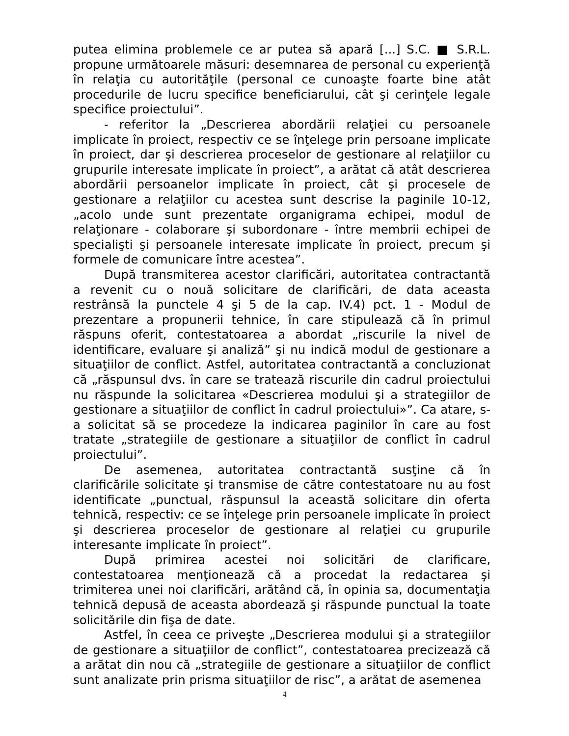putea elimina problemele ce ar putea să apară [...] S.C. ■ S.R.L. propune următoarele măsuri: desemnarea de personal cu experienţă în relaţia cu autorităţile (personal ce cunoaşte foarte bine atât procedurile de lucru specifice beneficiarului, cât şi cerinţele legale specifice proiectului”.
- referitor la „Descrierea abordării relaţiei cu persoanele implicate în proiect, respectiv ce se înţelege prin persoane implicate în proiect, dar şi descrierea proceselor de gestionare al relaţiilor cu grupurile interesate implicate în proiect”, a arătat că atât descrierea abordării persoanelor implicate în proiect, cât şi procesele de gestionare a relaţiilor cu acestea sunt descrise la paginile 10-12, „acolo unde sunt prezentate organigrama echipei, modul de relaţionare - colaborare şi subordonare - între membrii echipei de specialişti şi persoanele interesate implicate în proiect, precum şi formele de comunicare între acestea”.
După transmiterea acestor clarificări, autoritatea contractantă a revenit cu o nouă solicitare de clarificări, de data aceasta restrânsă la punctele 4 şi 5 de la cap. IV.4) pct. 1 - Modul de prezentare a propunerii tehnice, în care stipulează că în primul răspuns oferit, contestatoarea a abordat „riscurile la nivel de identificare, evaluare şi analiză” şi nu indică modul de gestionare a situaţiilor de conflict. Astfel, autoritatea contractantă a concluzionat că „răspunsul dvs. în care se tratează riscurile din cadrul proiectului nu răspunde la solicitarea «Descrierea modului şi a strategiilor de gestionare a situaţiilor de conflict în cadrul proiectului»”. Ca atare, s-a solicitat să se procedeze la indicarea paginilor în care au fost tratate „strategiile de gestionare a situaţiilor de conflict în cadrul proiectului”.
De asemenea, autoritatea contractantă susţine că în clarificările solicitate şi transmise de către contestatoare nu au fost identificate „punctual, răspunsul la această solicitare din oferta tehnică, respectiv: ce se înţelege prin persoanele implicate în proiect şi descrierea proceselor de gestionare al relaţiei cu grupurile interesante implicate în proiect”.
După primirea acestei noi solicitări de clarificare, contestatoarea menţionează că a procedat la redactarea şi trimiterea unei noi clarificări, arătând că, în opinia sa, documentaţia tehnică depusă de aceasta abordează şi răspunde punctual la toate solicitările din fişa de date.
Astfel, în ceea ce priveşte „Descrierea modului şi a strategiilor de gestionare a situaţiilor de conflict”, contestatoarea precizează că a arătat din nou că „strategiile de gestionare a situaţiilor de conflict sunt analizate prin prisma situaţiilor de risc”, a arătat de asemenea
4